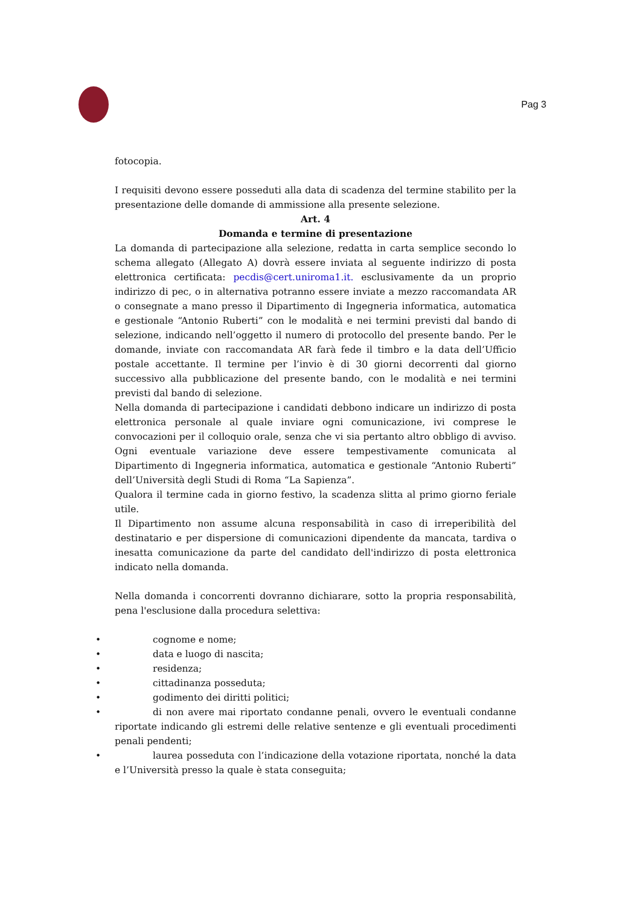Pag 3
fotocopia.
I requisiti devono essere posseduti alla data di scadenza del termine stabilito per la presentazione delle domande di ammissione alla presente selezione.
Art. 4
Domanda e termine di presentazione
La domanda di partecipazione alla selezione, redatta in carta semplice secondo lo schema allegato (Allegato A) dovrà essere inviata al seguente indirizzo di posta elettronica certificata: pecdis@cert.uniroma1.it. esclusivamente da un proprio indirizzo di pec, o in alternativa potranno essere inviate a mezzo raccomandata AR o consegnate a mano presso il Dipartimento di Ingegneria informatica, automatica e gestionale “Antonio Ruberti” con le modalità e nei termini previsti dal bando di selezione, indicando nell’oggetto il numero di protocollo del presente bando. Per le domande, inviate con raccomandata AR farà fede il timbro e la data dell’Ufficio postale accettante. Il termine per l’invio è di 30 giorni decorrenti dal giorno successivo alla pubblicazione del presente bando, con le modalità e nei termini previsti dal bando di selezione.
Nella domanda di partecipazione i candidati debbono indicare un indirizzo di posta elettronica personale al quale inviare ogni comunicazione, ivi comprese le convocazioni per il colloquio orale, senza che vi sia pertanto altro obbligo di avviso. Ogni eventuale variazione deve essere tempestivamente comunicata al Dipartimento di Ingegneria informatica, automatica e gestionale “Antonio Ruberti” dell’Università degli Studi di Roma “La Sapienza”.
Qualora il termine cada in giorno festivo, la scadenza slitta al primo giorno feriale utile.
Il Dipartimento non assume alcuna responsabilità in caso di irreperibilità del destinatario e per dispersione di comunicazioni dipendente da mancata, tardiva o inesatta comunicazione da parte del candidato dell'indirizzo di posta elettronica indicato nella domanda.
Nella domanda i concorrenti dovranno dichiarare, sotto la propria responsabilità, pena l'esclusione dalla procedura selettiva:
• cognome e nome;
• data e luogo di nascita;
• residenza;
• cittadinanza posseduta;
• godimento dei diritti politici;
• di non avere mai riportato condanne penali, ovvero le eventuali condanne riportate indicando gli estremi delle relative sentenze e gli eventuali procedimenti penali pendenti;
• laurea posseduta con l’indicazione della votazione riportata, nonché la data e l’Università presso la quale è stata conseguita;